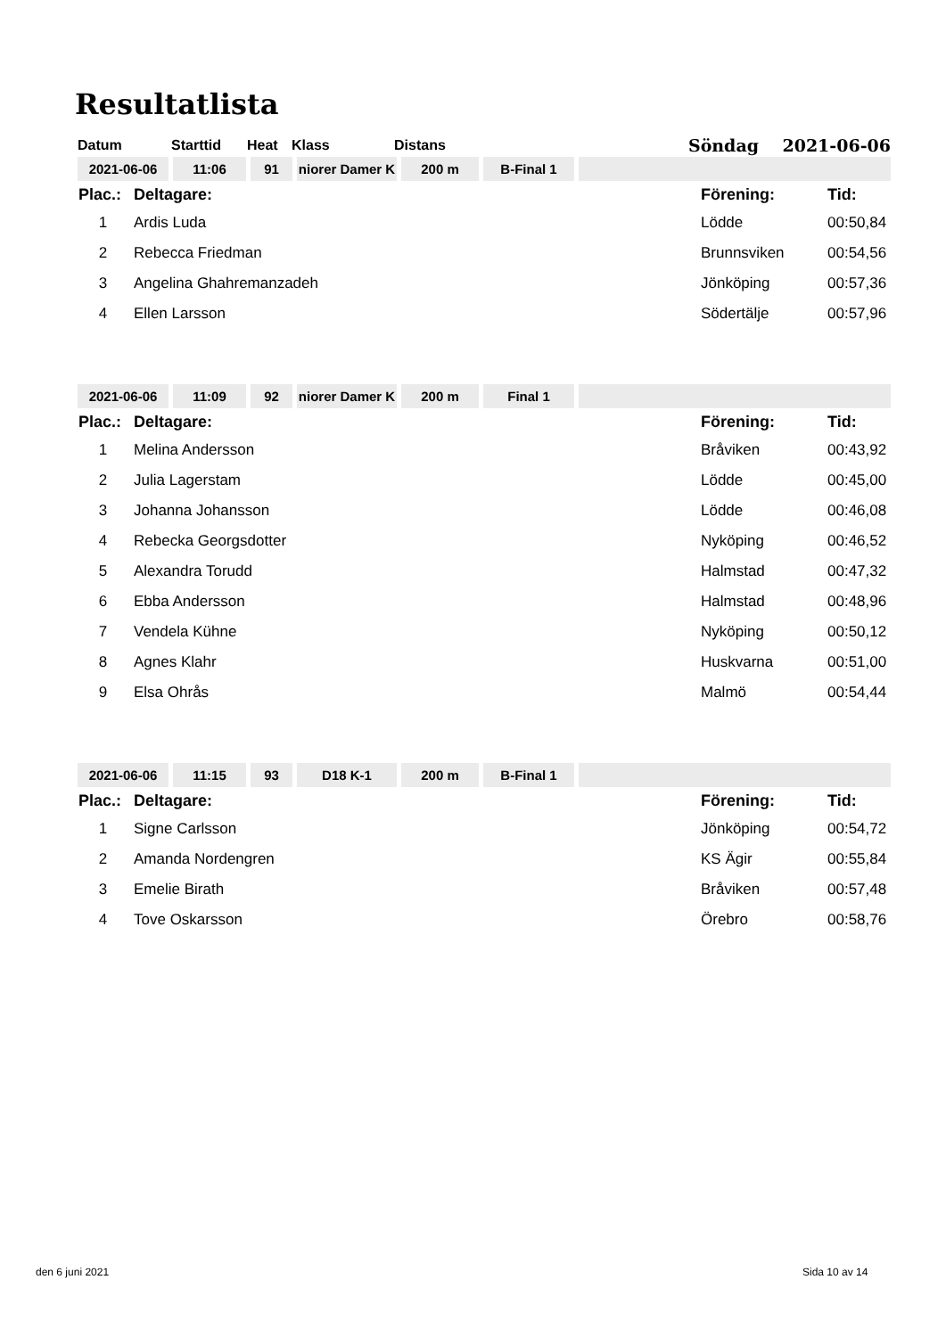Resultatlista
| Datum | Starttid | Heat | Klass | Distans | | Söndag 2021-06-06 |
| 2021-06-06 | 11:06 | 91 | niorer Damer K | 200 m | B-Final 1 | |
| Plac.: | Deltagare: | Förening: | Tid: |
| 1 | Ardis Luda | Lödde | 00:50,84 |
| 2 | Rebecca Friedman | Brunnsviken | 00:54,56 |
| 3 | Angelina Ghahremanzadeh | Jönköping | 00:57,36 |
| 4 | Ellen Larsson | Södertälje | 00:57,96 |
| 2021-06-06 | 11:09 | 92 | niorer Damer K | 200 m | Final 1 | |
| Plac.: | Deltagare: | Förening: | Tid: |
| 1 | Melina Andersson | Bråviken | 00:43,92 |
| 2 | Julia Lagerstam | Lödde | 00:45,00 |
| 3 | Johanna Johansson | Lödde | 00:46,08 |
| 4 | Rebecka Georgsdotter | Nyköping | 00:46,52 |
| 5 | Alexandra Torudd | Halmstad | 00:47,32 |
| 6 | Ebba Andersson | Halmstad | 00:48,96 |
| 7 | Vendela Kühne | Nyköping | 00:50,12 |
| 8 | Agnes Klahr | Huskvarna | 00:51,00 |
| 9 | Elsa Ohrås | Malmö | 00:54,44 |
| 2021-06-06 | 11:15 | 93 | D18 K-1 | 200 m | B-Final 1 | |
| Plac.: | Deltagare: | Förening: | Tid: |
| 1 | Signe Carlsson | Jönköping | 00:54,72 |
| 2 | Amanda Nordengren | KS Ägir | 00:55,84 |
| 3 | Emelie Birath | Bråviken | 00:57,48 |
| 4 | Tove Oskarsson | Örebro | 00:58,76 |
den 6 juni 2021 Sida 10 av 14